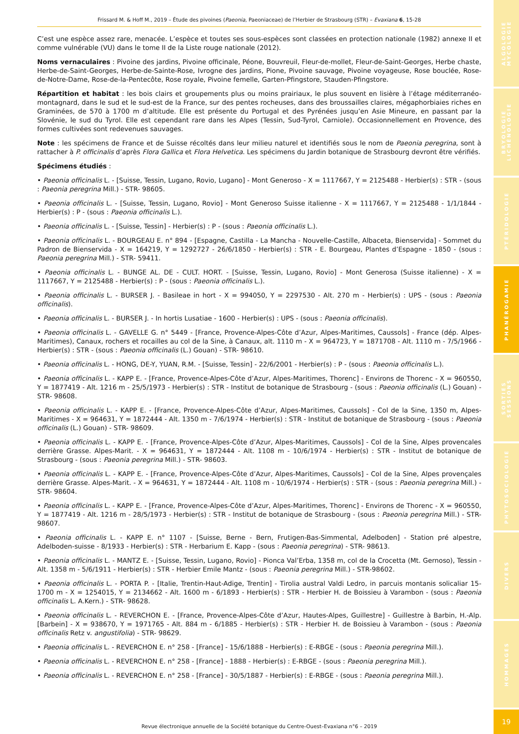Frissard M. & Hoff M., 2019 – Étude des pivoines (Paeonia, Paeoniaceae) de l’Herbier de Strasbourg (STR) – Evaxiana 6, 15-28
C’est une espèce assez rare, menacée. L’espèce et toutes ses sous-espèces sont classées en protection nationale (1982) annexe II et comme vulnérable (VU) dans le tome II de la Liste rouge nationale (2012).
Noms vernaculaires : Pivoine des jardins, Pivoine officinale, Péone, Bouvreuil, Fleur-de-mollet, Fleur-de-Saint-Georges, Herbe chaste, Herbe-de-Saint-Georges, Herbe-de-Sainte-Rose, Ivrogne des jardins, Pione, Pivoine sauvage, Pivoine voyageuse, Rose bouclée, Rose-de-Notre-Dame, Rose-de-la-Pentecôte, Rose royale, Pivoine femelle, Garten-Pfingstore, Stauden-Pfingstore.
Répartition et habitat : les bois clairs et groupements plus ou moins prairiaux, le plus souvent en lisière à l’étage méditerranéo-montagnard, dans le sud et le sud-est de la France, sur des pentes rocheuses, dans des broussailles claires, mégaphorbiaies riches en Graminées, de 570 à 1700 m d’altitude. Elle est présente du Portugal et des Pyrénées jusqu’en Asie Mineure, en passant par la Slovénie, le sud du Tyrol. Elle est cependant rare dans les Alpes (Tessin, Sud-Tyrol, Carniole). Occasionnellement en Provence, des formes cultivées sont redevenues sauvages.
Note : les spécimens de France et de Suisse récoltés dans leur milieu naturel et identifiés sous le nom de Paeonia peregrina, sont à rattacher à P. officinalis d’après Flora Gallica et Flora Helvetica. Les spécimens du Jardin botanique de Strasbourg devront être vérifiés.
Spécimens étudiés :
• Paeonia officinalis L. - [Suisse, Tessin, Lugano, Rovio, Lugano] - Mont Generoso - X = 1117667, Y = 2125488 - Herbier(s) : STR - (sous : Paeonia peregrina Mill.) - STR- 98605.
• Paeonia officinalis L. - [Suisse, Tessin, Lugano, Rovio] - Mont Generoso Suisse italienne - X = 1117667, Y = 2125488 - 1/1/1844 - Herbier(s) : P - (sous : Paeonia officinalis L.).
• Paeonia officinalis L. - [Suisse, Tessin] - Herbier(s) : P - (sous : Paeonia officinalis L.).
• Paeonia officinalis L. - BOURGEAU E. n° 894 - [Espagne, Castilla - La Mancha - Nouvelle-Castille, Albaceta, Bienservida] - Sommet du Padron de Bienservida - X = 164219, Y = 1292727 - 26/6/1850 - Herbier(s) : STR - E. Bourgeau, Plantes d’Espagne - 1850 - (sous : Paeonia peregrina Mill.) - STR- 59411.
• Paeonia officinalis L. - BUNGE AL. DE - CULT. HORT. - [Suisse, Tessin, Lugano, Rovio] - Mont Generosa (Suisse italienne) - X = 1117667, Y = 2125488 - Herbier(s) : P - (sous : Paeonia officinalis L.).
• Paeonia officinalis L. - BURSER J. - Basileae in hort - X = 994050, Y = 2297530 - Alt. 270 m - Herbier(s) : UPS - (sous : Paeonia officinalis).
• Paeonia officinalis L. - BURSER J. - In hortis Lusatiae - 1600 - Herbier(s) : UPS - (sous : Paeonia officinalis).
• Paeonia officinalis L. - GAVELLE G. n° 5449 - [France, Provence-Alpes-Côte d’Azur, Alpes-Maritimes, Caussols] - France (dép. Alpes-Maritimes), Canaux, rochers et rocailles au col de la Sine, à Canaux, alt. 1110 m - X = 964723, Y = 1871708 - Alt. 1110 m - 7/5/1966 - Herbier(s) : STR - (sous : Paeonia officinalis (L.) Gouan) - STR- 98610.
• Paeonia officinalis L. - HONG, DE-Y, YUAN, R.M. - [Suisse, Tessin] - 22/6/2001 - Herbier(s) : P - (sous : Paeonia officinalis L.).
• Paeonia officinalis L. - KAPP E. - [France, Provence-Alpes-Côte d’Azur, Alpes-Maritimes, Thorenc] - Environs de Thorenc - X = 960550, Y = 1877419 - Alt. 1216 m - 25/5/1973 - Herbier(s) : STR - Institut de botanique de Strasbourg - (sous : Paeonia officinalis (L.) Gouan) - STR- 98608.
• Paeonia officinalis L. - KAPP E. - [France, Provence-Alpes-Côte d’Azur, Alpes-Maritimes, Caussols] - Col de la Sine, 1350 m, Alpes-Maritimes - X = 964631, Y = 1872444 - Alt. 1350 m - 7/6/1974 - Herbier(s) : STR - Institut de botanique de Strasbourg - (sous : Paeonia officinalis (L.) Gouan) - STR- 98609.
• Paeonia officinalis L. - KAPP E. - [France, Provence-Alpes-Côte d’Azur, Alpes-Maritimes, Caussols] - Col de la Sine, Alpes provencales derrière Grasse. Alpes-Marit. - X = 964631, Y = 1872444 - Alt. 1108 m - 10/6/1974 - Herbier(s) : STR - Institut de botanique de Strasbourg - (sous : Paeonia peregrina Mill.) - STR- 98603.
• Paeonia officinalis L. - KAPP E. - [France, Provence-Alpes-Côte d’Azur, Alpes-Maritimes, Caussols] - Col de la Sine, Alpes provençales derrière Grasse. Alpes-Marit. - X = 964631, Y = 1872444 - Alt. 1108 m - 10/6/1974 - Herbier(s) : STR - (sous : Paeonia peregrina Mill.) - STR- 98604.
• Paeonia officinalis L. - KAPP E. - [France, Provence-Alpes-Côte d’Azur, Alpes-Maritimes, Thorenc] - Environs de Thorenc - X = 960550, Y = 1877419 - Alt. 1216 m - 28/5/1973 - Herbier(s) : STR - Institut de botanique de Strasbourg - (sous : Paeonia peregrina Mill.) - STR- 98607.
• Paeonia officinalis L. - KAPP E. n° 1107 - [Suisse, Berne - Bern, Frutigen-Bas-Simmental, Adelboden] - Station pré alpestre, Adelboden-suisse - 8/1933 - Herbier(s) : STR - Herbarium E. Kapp - (sous : Paeonia peregrina) - STR- 98613.
• Paeonia officinalis L. - MANTZ E. - [Suisse, Tessin, Lugano, Rovio] - Pionca Val’Erba, 1358 m, col de la Crocetta (Mt. Gernoso), Tessin - Alt. 1358 m - 5/6/1911 - Herbier(s) : STR - Herbier Emile Mantz - (sous : Paeonia peregrina Mill.) - STR-98602.
• Paeonia officinalis L. - PORTA P. - [Italie, Trentin-Haut-Adige, Trentin] - Tirolia austral Valdi Ledro, in parcuis montanis solicaliar 15-1700 m - X = 1254015, Y = 2134662 - Alt. 1600 m - 6/1893 - Herbier(s) : STR - Herbier H. de Boissieu à Varambon - (sous : Paeonia officinalis L. A.Kern.) - STR- 98628.
• Paeonia officinalis L. - REVERCHON E. - [France, Provence-Alpes-Côte d’Azur, Hautes-Alpes, Guillestre] - Guillestre à Barbin, H.-Alp. [Barbein] - X = 938670, Y = 1971765 - Alt. 884 m - 6/1885 - Herbier(s) : STR - Herbier H. de Boissieu à Varambon - (sous : Paeonia officinalis Retz v. angustifolia) - STR- 98629.
• Paeonia officinalis L. - REVERCHON E. n° 258 - [France] - 15/6/1888 - Herbier(s) : E-RBGE - (sous : Paeonia peregrina Mill.).
• Paeonia officinalis L. - REVERCHON E. n° 258 - [France] - 1888 - Herbier(s) : E-RBGE - (sous : Paeonia peregrina Mill.).
• Paeonia officinalis L. - REVERCHON E. n° 258 - [France] - 30/5/1887 - Herbier(s) : E-RBGE - (sous : Paeonia peregrina Mill.).
Revue électronique annuelle de la Société botanique du Centre-Ouest–Evaxiana n°6 – 2019
ALGOLOGIE
MYCOLOGIE
BRYOLOGIE
LICHÉNOLOGIE
PTÉRIDOLOGIE
PHANÉROGAMIE
SORTIES
SESSIONS
PHYTOSOCIOLOGIE
DIVERS
HOMMAGES
19